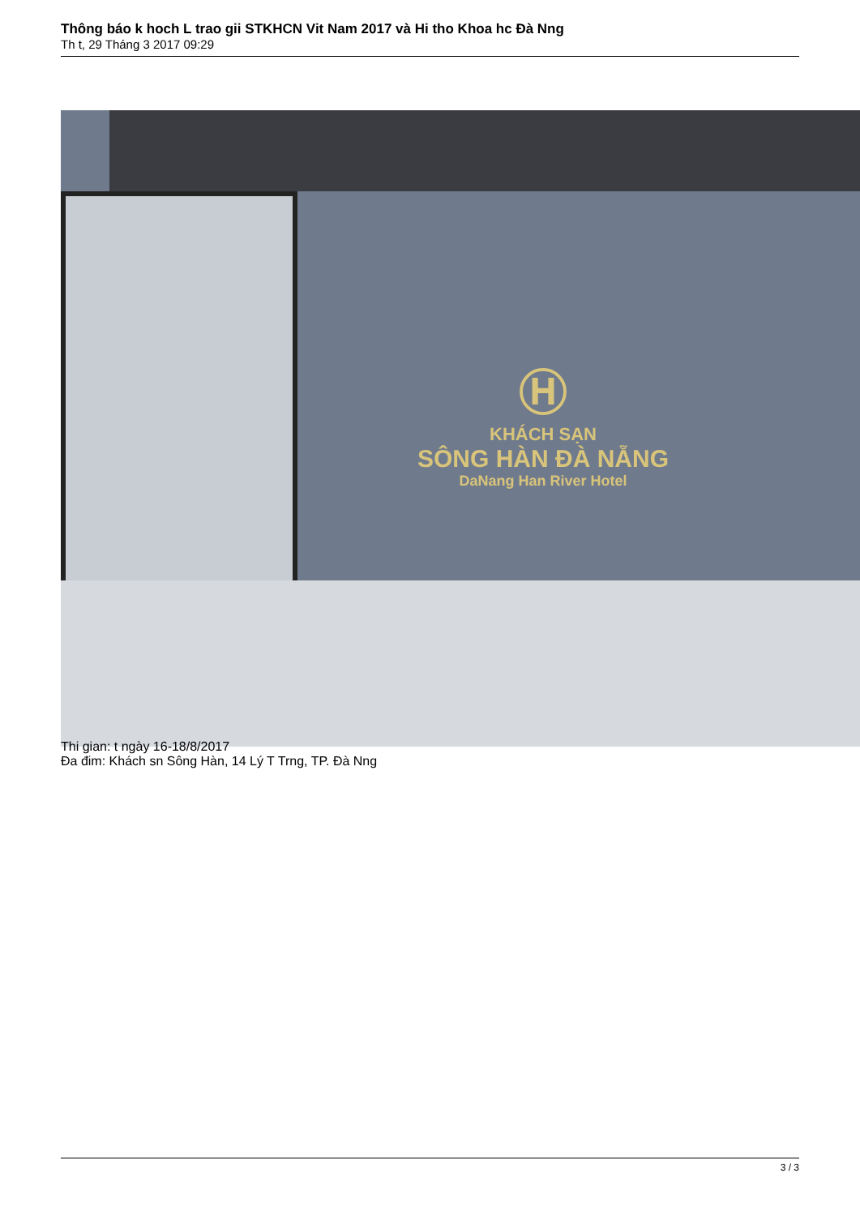Thông báo k hoch L trao gii STKHCN Vit Nam 2017 và Hi tho Khoa hc Đà Nng
Th t, 29 Tháng 3 2017 09:29
Ⓗ
KHÁCH SẠN
SÔNG HÀN ĐÀ NẴNG
DaNang Han River Hotel
Thi gian: t ngày 16-18/8/2017
Đa đim: Khách sn Sông Hàn, 14 Lý T Trng, TP. Đà Nng
3 / 3